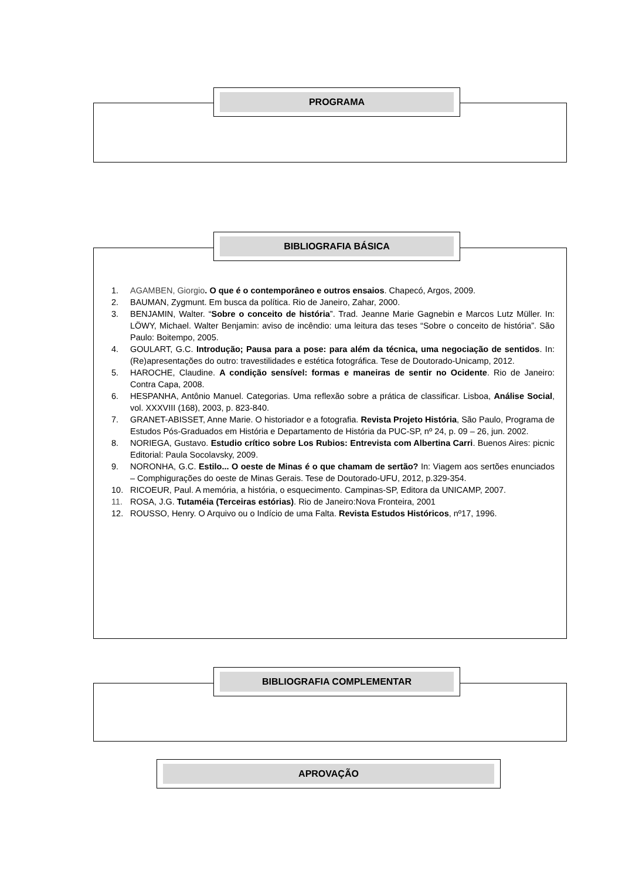PROGRAMA
1. AGAMBEN, Giorgio. O que é o contemporâneo e outros ensaios. Chapecó, Argos, 2009.
2. BAUMAN, Zygmunt. Em busca da política. Rio de Janeiro, Zahar, 2000.
3. BENJAMIN, Walter. “Sobre o conceito de história”. Trad. Jeanne Marie Gagnebin e Marcos Lutz Müller. In: LÖWY, Michael. Walter Benjamin: aviso de incêndio: uma leitura das teses “Sobre o conceito de história”. São Paulo: Boitempo, 2005.
4. GOULART, G.C. Introdução; Pausa para a pose: para além da técnica, uma negociação de sentidos. In: (Re)apresentações do outro: travestilidades e estética fotográfica. Tese de Doutorado-Unicamp, 2012.
5. HAROCHE, Claudine. A condição sensível: formas e maneiras de sentir no Ocidente. Rio de Janeiro: Contra Capa, 2008.
6. HESPANHA, Antônio Manuel. Categorias. Uma reflexão sobre a prática de classificar. Lisboa, Análise Social, vol. XXXVIII (168), 2003, p. 823-840.
7. GRANET-ABISSET, Anne Marie. O historiador e a fotografia. Revista Projeto História, São Paulo, Programa de Estudos Pós-Graduados em História e Departamento de História da PUC-SP, nº 24, p. 09 – 26, jun. 2002.
8. NORIEGA, Gustavo. Estudio crítico sobre Los Rubios: Entrevista com Albertina Carri. Buenos Aires: picnic Editorial: Paula Socolavsky, 2009.
9. NORONHA, G.C. Estilo... O oeste de Minas é o que chamam de sertão? In: Viagem aos sertões enunciados – Comphigurações do oeste de Minas Gerais. Tese de Doutorado-UFU, 2012, p.329-354.
10. RICOEUR, Paul. A memória, a história, o esquecimento. Campinas-SP, Editora da UNICAMP, 2007.
11. ROSA, J.G. Tutaméia (Terceiras estórias). Rio de Janeiro:Nova Fronteira, 2001
12. ROUSSO, Henry. O Arquivo ou o Indício de uma Falta. Revista Estudos Históricos, nº17, 1996.
BIBLIOGRAFIA BÁSICA
BIBLIOGRAFIA COMPLEMENTAR
APROVAÇÃO